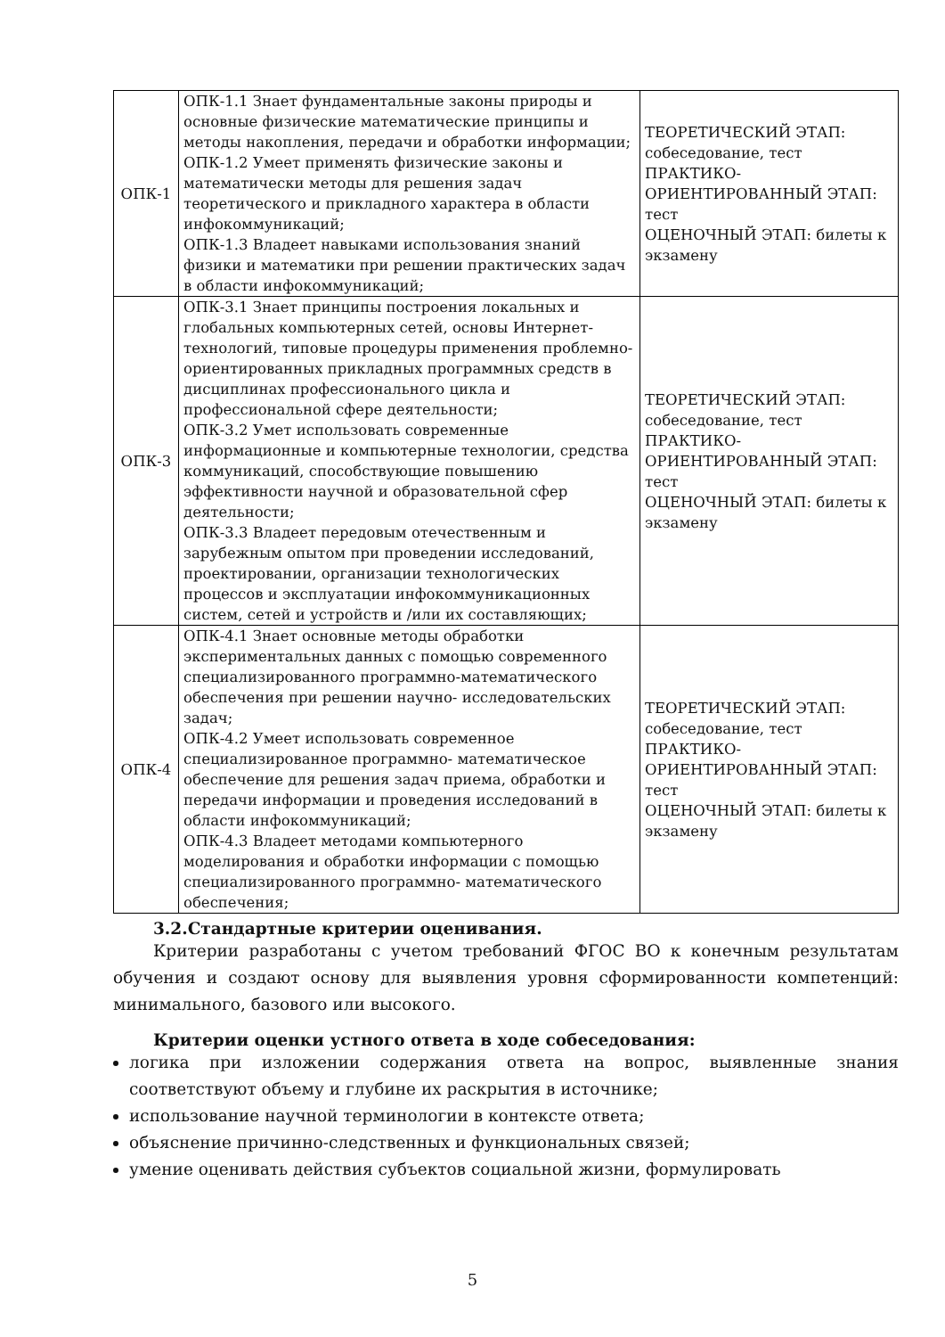| ОПК-1 | ОПК-1.1 Знает фундаментальные законы природы и основные физические математические принципы и методы накопления, передачи и обработки информации; ОПК-1.2 Умеет применять физические законы и математически методы для решения задач теоретического и прикладного характера в области инфокоммуникаций; ОПК-1.3 Владеет навыками использования знаний физики и математики при решении практических задач в области инфокоммуникаций; | ТЕОРЕТИЧЕСКИЙ ЭТАП: собеседование, тест ПРАКТИКО-ОРИЕНТИРОВАННЫЙ ЭТАП: тест ОЦЕНОЧНЫЙ ЭТАП: билеты к экзамену |
| ОПК-3 | ОПК-3.1 Знает принципы построения локальных и глобальных компьютерных сетей, основы Интернет-технологий, типовые процедуры применения проблемно- ориентированных прикладных программных средств в дисциплинах профессионального цикла и профессиональной сфере деятельности; ОПК-3.2 Умет использовать современные информационные и компьютерные технологии, средства коммуникаций, способствующие повышению эффективности научной и образовательной сфер деятельности; ОПК-3.3 Владеет передовым отечественным и зарубежным опытом при проведении исследований, проектировании, организации технологических процессов и эксплуатации инфокоммуникационных систем, сетей и устройств и /или их составляющих; | ТЕОРЕТИЧЕСКИЙ ЭТАП: собеседование, тест ПРАКТИКО-ОРИЕНТИРОВАННЫЙ ЭТАП: тест ОЦЕНОЧНЫЙ ЭТАП: билеты к экзамену |
| ОПК-4 | ОПК-4.1 Знает основные методы обработки экспериментальных данных с помощью современного специализированного программно-математического обеспечения при решении научно- исследовательских задач; ОПК-4.2 Умеет использовать современное специализированное программно- математическое обеспечение для решения задач приема, обработки и передачи информации и проведения исследований в области инфокоммуникаций; ОПК-4.3 Владеет методами компьютерного моделирования и обработки информации с помощью специализированного программно- математического обеспечения; | ТЕОРЕТИЧЕСКИЙ ЭТАП: собеседование, тест ПРАКТИКО-ОРИЕНТИРОВАННЫЙ ЭТАП: тест ОЦЕНОЧНЫЙ ЭТАП: билеты к экзамену |
3.2.Стандартные критерии оценивания.
Критерии разработаны с учетом требований ФГОС ВО к конечным результатам обучения и создают основу для выявления уровня сформированности компетенций: минимального, базового или высокого.
Критерии оценки устного ответа в ходе собеседования:
логика при изложении содержания ответа на вопрос, выявленные знания соответствуют объему и глубине их раскрытия в источнике;
использование научной терминологии в контексте ответа;
объяснение причинно-следственных и функциональных связей;
умение оценивать действия субъектов социальной жизни, формулировать
5